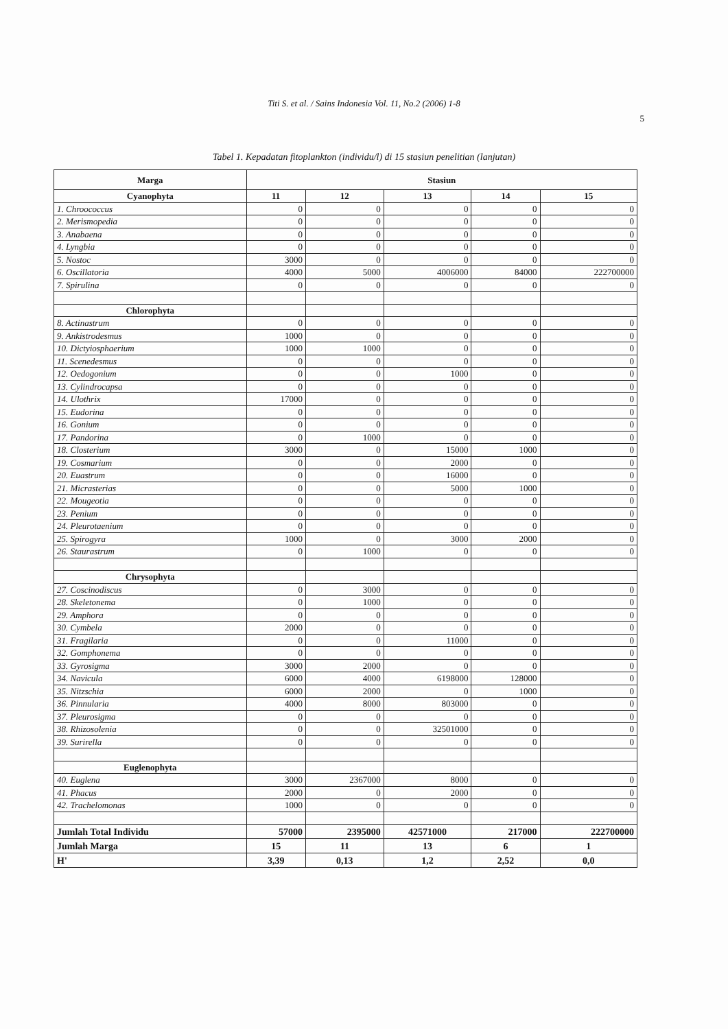Titi S. et al. / Sains Indonesia Vol. 11, No.2 (2006) 1-8
5
Tabel 1. Kepadatan fitoplankton (individu/l) di 15 stasiun penelitian (lanjutan)
| Marga | Stasiun | | | | |
| --- | --- | --- | --- | --- | --- |
| Cyanophyta | 11 | 12 | 13 | 14 | 15 |
| 1. Chroococcus | 0 | 0 | 0 | 0 | 0 |
| 2. Merismopedia | 0 | 0 | 0 | 0 | 0 |
| 3. Anabaena | 0 | 0 | 0 | 0 | 0 |
| 4. Lyngbia | 0 | 0 | 0 | 0 | 0 |
| 5. Nostoc | 3000 | 0 | 0 | 0 | 0 |
| 6. Oscillatoria | 4000 | 5000 | 4006000 | 84000 | 222700000 |
| 7. Spirulina | 0 | 0 | 0 | 0 | 0 |
| Chlorophyta | | | | | |
| 8. Actinastrum | 0 | 0 | 0 | 0 | 0 |
| 9. Ankistrodesmus | 1000 | 0 | 0 | 0 | 0 |
| 10. Dictyiosphaerium | 1000 | 1000 | 0 | 0 | 0 |
| 11. Scenedesmus | 0 | 0 | 0 | 0 | 0 |
| 12. Oedogonium | 0 | 0 | 1000 | 0 | 0 |
| 13. Cylindrocapsa | 0 | 0 | 0 | 0 | 0 |
| 14. Ulothrix | 17000 | 0 | 0 | 0 | 0 |
| 15. Eudorina | 0 | 0 | 0 | 0 | 0 |
| 16. Gonium | 0 | 0 | 0 | 0 | 0 |
| 17. Pandorina | 0 | 1000 | 0 | 0 | 0 |
| 18. Closterium | 3000 | 0 | 15000 | 1000 | 0 |
| 19. Cosmarium | 0 | 0 | 2000 | 0 | 0 |
| 20. Euastrum | 0 | 0 | 16000 | 0 | 0 |
| 21. Micrasterias | 0 | 0 | 5000 | 1000 | 0 |
| 22. Mougeotia | 0 | 0 | 0 | 0 | 0 |
| 23. Penium | 0 | 0 | 0 | 0 | 0 |
| 24. Pleurotaenium | 0 | 0 | 0 | 0 | 0 |
| 25. Spirogyra | 1000 | 0 | 3000 | 2000 | 0 |
| 26. Staurastrum | 0 | 1000 | 0 | 0 | 0 |
| Chrysophyta | | | | | |
| 27. Coscinodiscus | 0 | 3000 | 0 | 0 | 0 |
| 28. Skeletonema | 0 | 1000 | 0 | 0 | 0 |
| 29. Amphora | 0 | 0 | 0 | 0 | 0 |
| 30. Cymbela | 2000 | 0 | 0 | 0 | 0 |
| 31. Fragilaria | 0 | 0 | 11000 | 0 | 0 |
| 32. Gomphonema | 0 | 0 | 0 | 0 | 0 |
| 33. Gyrosigma | 3000 | 2000 | 0 | 0 | 0 |
| 34. Navicula | 6000 | 4000 | 6198000 | 128000 | 0 |
| 35. Nitzschia | 6000 | 2000 | 0 | 1000 | 0 |
| 36. Pinnularia | 4000 | 8000 | 803000 | 0 | 0 |
| 37. Pleurosigma | 0 | 0 | 0 | 0 | 0 |
| 38. Rhizosolenia | 0 | 0 | 32501000 | 0 | 0 |
| 39. Surirella | 0 | 0 | 0 | 0 | 0 |
| Euglenophyta | | | | | |
| 40. Euglena | 3000 | 2367000 | 8000 | 0 | 0 |
| 41. Phacus | 2000 | 0 | 2000 | 0 | 0 |
| 42. Trachelomonas | 1000 | 0 | 0 | 0 | 0 |
| Jumlah Total Individu | 57000 | 2395000 | 42571000 | 217000 | 222700000 |
| Jumlah Marga | 15 | 11 | 13 | 6 | 1 |
| H' | 3,39 | 0,13 | 1,2 | 2,52 | 0,0 |